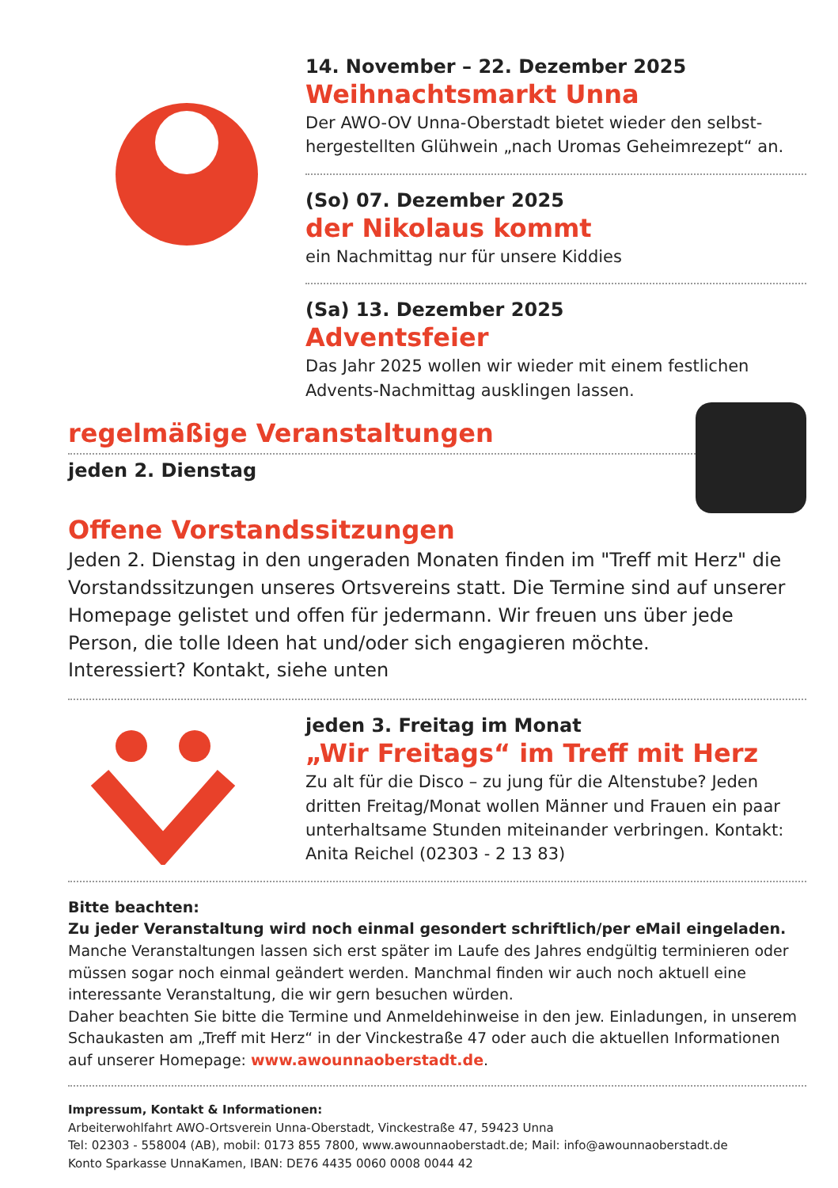14. November – 22. Dezember 2025
Weihnachtsmarkt Unna
Der AWO-OV Unna-Oberstadt bietet wieder den selbst­hergestellten Glühwein „nach Uromas Geheimrezept“ an.
(So) 07. Dezember 2025
der Nikolaus kommt
ein Nachmittag nur für unsere Kiddies
(Sa) 13. Dezember 2025
Adventsfeier
Das Jahr 2025 wollen wir wieder mit einem festlichen Advents-Nachmittag ausklingen lassen.
regelmäßige Veranstaltungen
jeden 2. Dienstag
Offene Vorstandssitzungen
Jeden 2. Dienstag in den ungeraden Monaten finden im "Treff mit Herz" die Vorstandssitzungen unseres Ortsvereins statt. Die Termine sind auf unserer Homepage gelistet und offen für jedermann. Wir freuen uns über jede Person, die tolle Ideen hat und/oder sich engagieren möchte.
Interessiert? Kontakt, siehe unten
jeden 3. Freitag im Monat
„Wir Freitags“ im Treff mit Herz
Zu alt für die Disco – zu jung für die Altenstube? Jeden dritten Freitag/Monat wollen Männer und Frauen ein paar unterhaltsame Stunden miteinander verbringen. Kontakt: Anita Reichel (02303 - 2 13 83)
Bitte beachten:
Zu jeder Veranstaltung wird noch einmal gesondert schriftlich/per eMail eingeladen.
Manche Veranstaltungen lassen sich erst später im Laufe des Jahres endgültig terminieren oder müssen sogar noch einmal geändert werden. Manchmal finden wir auch noch aktuell eine interessante Veranstaltung, die wir gern besuchen würden.
Daher beachten Sie bitte die Termine und Anmeldehinweise in den jew. Einladungen, in unserem Schaukasten am „Treff mit Herz“ in der Vinckestraße 47 oder auch die aktuellen Informationen auf unserer Homepage: www.awounnaoberstadt.de.
Impressum, Kontakt & Informationen:
Arbeiterwohlfahrt AWO-Ortsverein Unna-Oberstadt, Vinckestraße 47, 59423 Unna
Tel: 02303 - 558004 (AB), mobil: 0173 855 7800, www.awounnaoberstadt.de; Mail: info@awounnaoberstadt.de
Konto Sparkasse UnnaKamen, IBAN: DE76 4435 0060 0008 0044 42